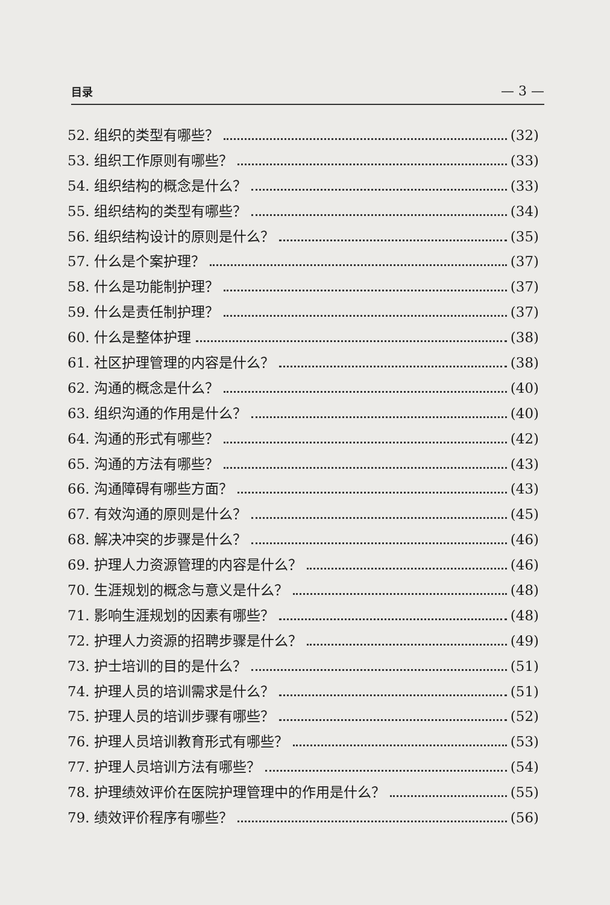目录 — 3 —
52. 组织的类型有哪些？ (32)
53. 组织工作原则有哪些？ (33)
54. 组织结构的概念是什么？ (33)
55. 组织结构的类型有哪些？ (34)
56. 组织结构设计的原则是什么？ (35)
57. 什么是个案护理？ (37)
58. 什么是功能制护理？ (37)
59. 什么是责任制护理？ (37)
60. 什么是整体护理 (38)
61. 社区护理管理的内容是什么？ (38)
62. 沟通的概念是什么？ (40)
63. 组织沟通的作用是什么？ (40)
64. 沟通的形式有哪些？ (42)
65. 沟通的方法有哪些？ (43)
66. 沟通障碍有哪些方面？ (43)
67. 有效沟通的原则是什么？ (45)
68. 解决冲突的步骤是什么？ (46)
69. 护理人力资源管理的内容是什么？ (46)
70. 生涯规划的概念与意义是什么？ (48)
71. 影响生涯规划的因素有哪些？ (48)
72. 护理人力资源的招聘步骤是什么？ (49)
73. 护士培训的目的是什么？ (51)
74. 护理人员的培训需求是什么？ (51)
75. 护理人员的培训步骤有哪些？ (52)
76. 护理人员培训教育形式有哪些？ (53)
77. 护理人员培训方法有哪些？ (54)
78. 护理绩效评价在医院护理管理中的作用是什么？ (55)
79. 绩效评价程序有哪些？ (56)